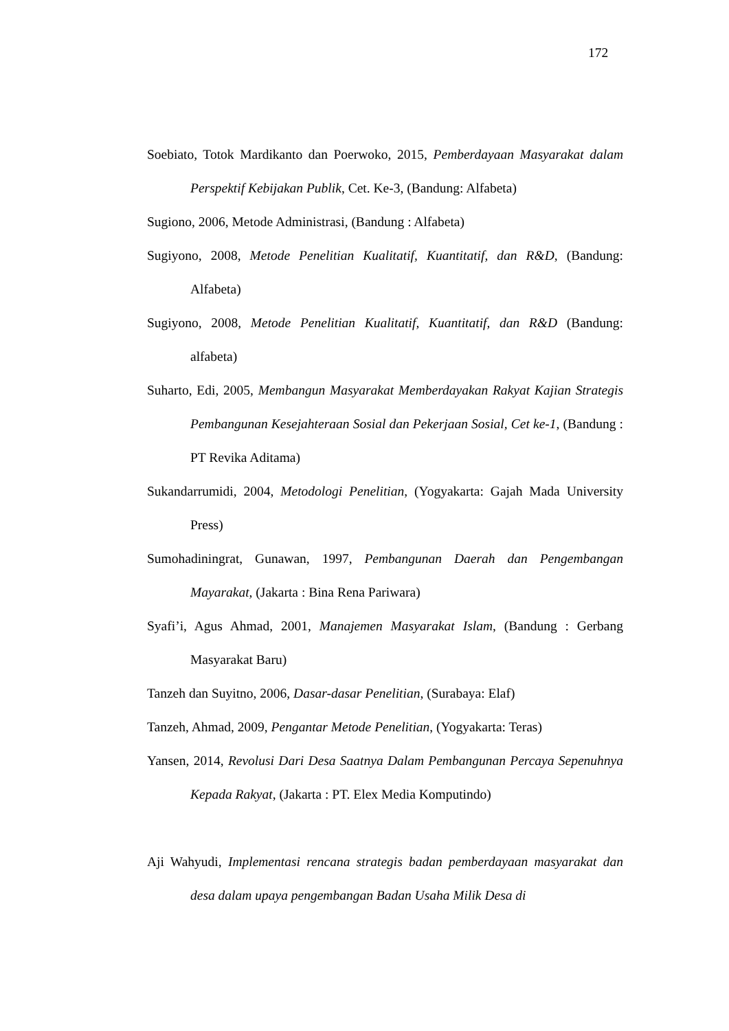172
Soebiato, Totok Mardikanto dan Poerwoko, 2015, Pemberdayaan Masyarakat dalam Perspektif Kebijakan Publik, Cet. Ke-3, (Bandung: Alfabeta)
Sugiono, 2006, Metode Administrasi, (Bandung : Alfabeta)
Sugiyono, 2008, Metode Penelitian Kualitatif, Kuantitatif, dan R&D, (Bandung: Alfabeta)
Sugiyono, 2008, Metode Penelitian Kualitatif, Kuantitatif, dan R&D (Bandung: alfabeta)
Suharto, Edi, 2005, Membangun Masyarakat Memberdayakan Rakyat Kajian Strategis Pembangunan Kesejahteraan Sosial dan Pekerjaan Sosial, Cet ke-1, (Bandung : PT Revika Aditama)
Sukandarrumidi, 2004, Metodologi Penelitian, (Yogyakarta: Gajah Mada University Press)
Sumohadiningrat, Gunawan, 1997, Pembangunan Daerah dan Pengembangan Mayarakat, (Jakarta : Bina Rena Pariwara)
Syafi’i, Agus Ahmad, 2001, Manajemen Masyarakat Islam, (Bandung : Gerbang Masyarakat Baru)
Tanzeh dan Suyitno, 2006, Dasar-dasar Penelitian, (Surabaya: Elaf)
Tanzeh, Ahmad, 2009, Pengantar Metode Penelitian, (Yogyakarta: Teras)
Yansen, 2014, Revolusi Dari Desa Saatnya Dalam Pembangunan Percaya Sepenuhnya Kepada Rakyat, (Jakarta : PT. Elex Media Komputindo)
Aji Wahyudi, Implementasi rencana strategis badan pemberdayaan masyarakat dan desa dalam upaya pengembangan Badan Usaha Milik Desa di